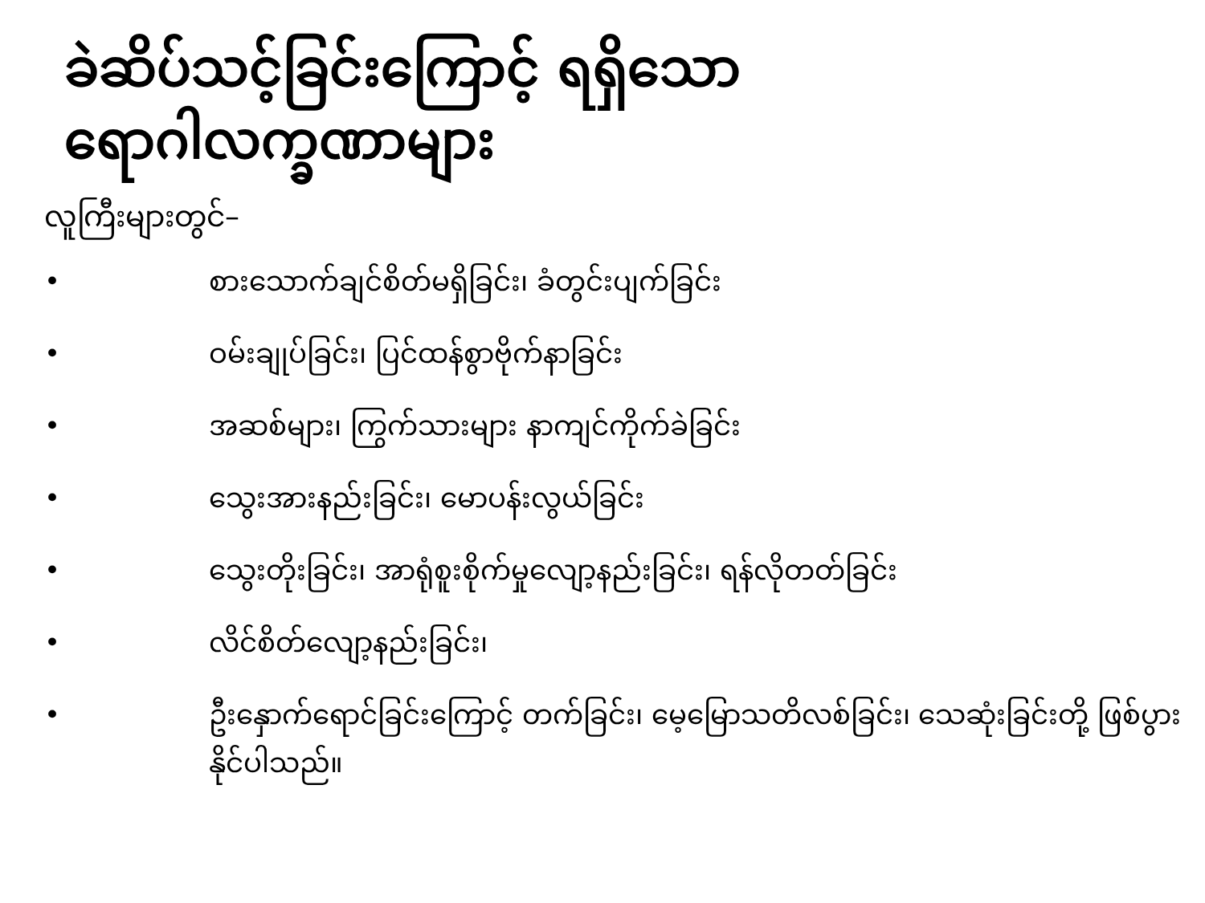ခဲဆိပ်သင့်ခြင်းကြောင့် ရရှိသော
ရောဂါလက္ခဏာများ
လူကြီးများတွင်–
• စားသောက်ချင်စိတ်မရှိခြင်း၊ ခံတွင်းပျက်ခြင်း
• ဝမ်းချုပ်ခြင်း၊ ပြင်ထန်စွာဗိုက်နာခြင်း
• အဆစ်များ၊ ကြွက်သားများ နာကျင်ကိုက်ခဲခြင်း
• သွေးအားနည်းခြင်း၊ မောပန်းလွယ်ခြင်း
• သွေးတိုးခြင်း၊ အာရုံစူးစိုက်မှုလျော့နည်းခြင်း၊ ရန်လိုတတ်ခြင်း
• လိင်စိတ်လျော့နည်းခြင်း၊
• ဦးနှောက်ရောင်ခြင်းကြောင့် တက်ခြင်း၊ မေ့မြောသတိလစ်ခြင်း၊ သေဆုံးခြင်းတို့ ဖြစ်ပွားနိုင်ပါသည်။